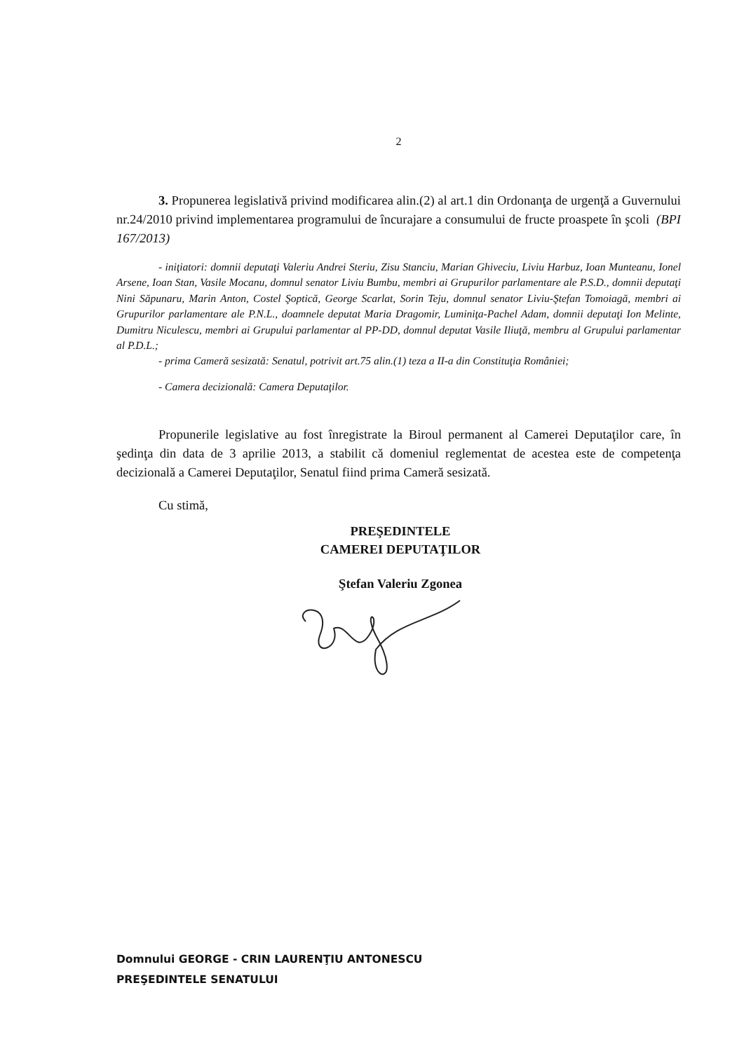2
3. Propunerea legislativă privind modificarea alin.(2) al art.1 din Ordonanţa de urgenţă a Guvernului nr.24/2010 privind implementarea programului de încurajare a consumului de fructe proaspete în şcoli (BPI 167/2013)
- iniţiatori: domnii deputaţi Valeriu Andrei Steriu, Zisu Stanciu, Marian Ghiveciu, Liviu Harbuz, Ioan Munteanu, Ionel Arsene, Ioan Stan, Vasile Mocanu, domnul senator Liviu Bumbu, membri ai Grupurilor parlamentare ale P.S.D., domnii deputaţi Nini Săpunaru, Marin Anton, Costel Şoptică, George Scarlat, Sorin Teju, domnul senator Liviu-Ştefan Tomoiagă, membri ai Grupurilor parlamentare ale P.N.L., doamnele deputat Maria Dragomir, Luminiţa-Pachel Adam, domnii deputaţi Ion Melinte, Dumitru Niculescu, membri ai Grupului parlamentar al PP-DD, domnul deputat Vasile Iliuţă, membru al Grupului parlamentar al P.D.L.;
- prima Cameră sesizată: Senatul, potrivit art.75 alin.(1) teza a II-a din Constituţia României;
- Camera decizională: Camera Deputaţilor.
Propunerile legislative au fost înregistrate la Biroul permanent al Camerei Deputaţilor care, în şedinţa din data de 3 aprilie 2013, a stabilit că domeniul reglementat de acestea este de competenţa decizională a Camerei Deputaţilor, Senatul fiind prima Cameră sesizată.
Cu stimă,
PREŞEDINTELE
CAMEREI DEPUTAŢILOR
Ştefan Valeriu Zgonea
Domnului GEORGE - CRIN LAURENŢIU ANTONESCU
PREŞEDINTELE SENATULUI